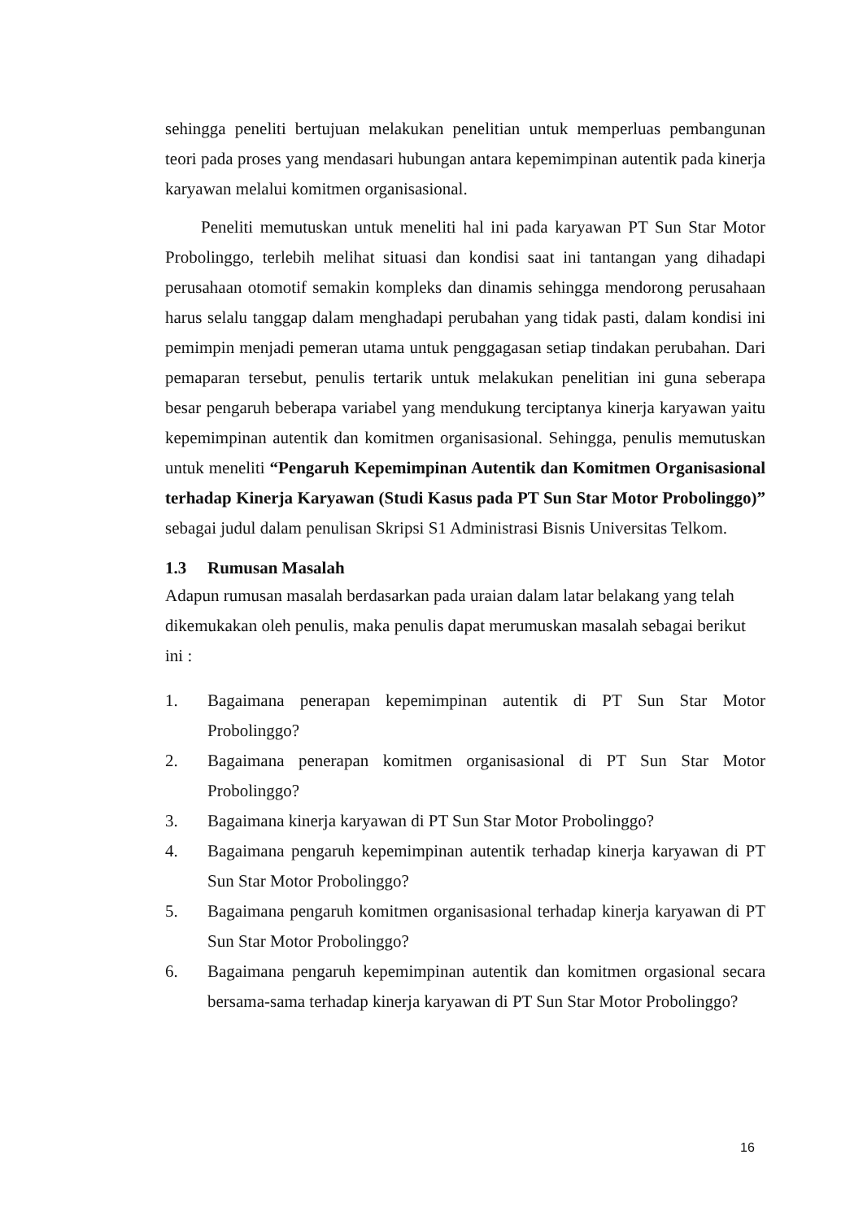sehingga peneliti bertujuan melakukan penelitian untuk memperluas pembangunan teori pada proses yang mendasari hubungan antara kepemimpinan autentik pada kinerja karyawan melalui komitmen organisasional.
Peneliti memutuskan untuk meneliti hal ini pada karyawan PT Sun Star Motor Probolinggo, terlebih melihat situasi dan kondisi saat ini tantangan yang dihadapi perusahaan otomotif semakin kompleks dan dinamis sehingga mendorong perusahaan harus selalu tanggap dalam menghadapi perubahan yang tidak pasti, dalam kondisi ini pemimpin menjadi pemeran utama untuk penggagasan setiap tindakan perubahan. Dari pemaparan tersebut, penulis tertarik untuk melakukan penelitian ini guna seberapa besar pengaruh beberapa variabel yang mendukung terciptanya kinerja karyawan yaitu kepemimpinan autentik dan komitmen organisasional. Sehingga, penulis memutuskan untuk meneliti “Pengaruh Kepemimpinan Autentik dan Komitmen Organisasional terhadap Kinerja Karyawan (Studi Kasus pada PT Sun Star Motor Probolinggo)” sebagai judul dalam penulisan Skripsi S1 Administrasi Bisnis Universitas Telkom.
1.3 Rumusan Masalah
Adapun rumusan masalah berdasarkan pada uraian dalam latar belakang yang telah dikemukakan oleh penulis, maka penulis dapat merumuskan masalah sebagai berikut ini :
1. Bagaimana penerapan kepemimpinan autentik di PT Sun Star Motor Probolinggo?
2. Bagaimana penerapan komitmen organisasional di PT Sun Star Motor Probolinggo?
3. Bagaimana kinerja karyawan di PT Sun Star Motor Probolinggo?
4. Bagaimana pengaruh kepemimpinan autentik terhadap kinerja karyawan di PT Sun Star Motor Probolinggo?
5. Bagaimana pengaruh komitmen organisasional terhadap kinerja karyawan di PT Sun Star Motor Probolinggo?
6. Bagaimana pengaruh kepemimpinan autentik dan komitmen orgasional secara bersama-sama terhadap kinerja karyawan di PT Sun Star Motor Probolinggo?
16